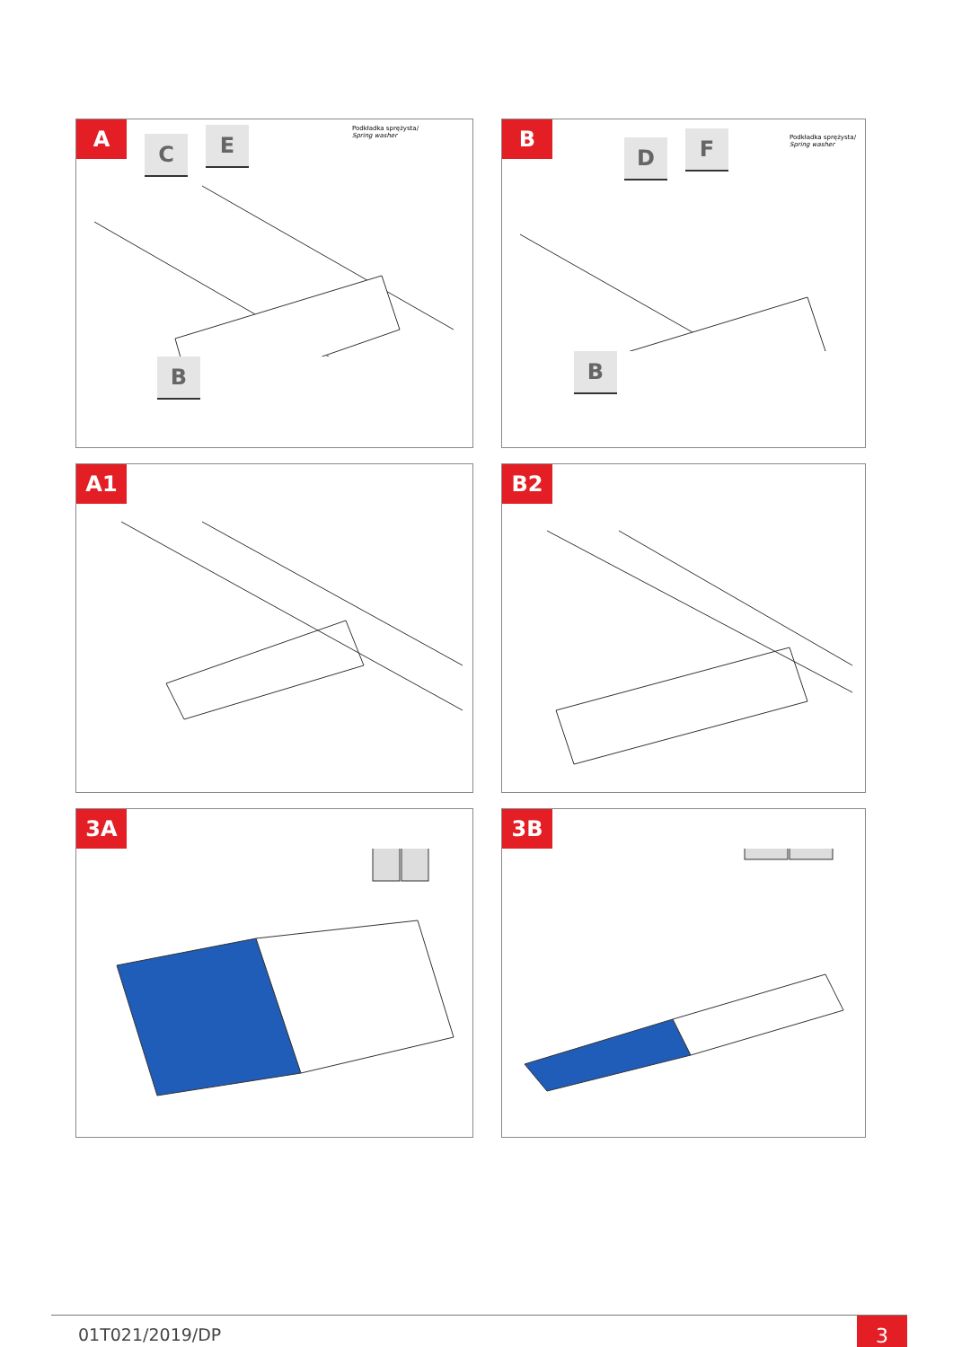A
C E
Podkładka sprężysta/
Spring washer
B
B
D F
Podkładka sprężysta/
Spring washer
B
A1
B2
3A
3B
01T021/2019/DP 3